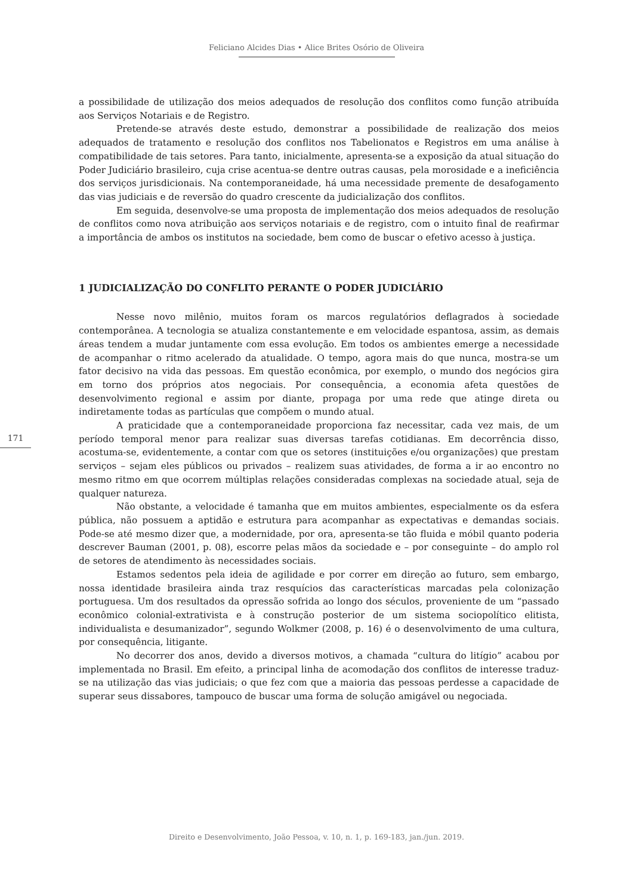Feliciano Alcides Dias • Alice Brites Osório de Oliveira
a possibilidade de utilização dos meios adequados de resolução dos conflitos como função atribuída aos Serviços Notariais e de Registro.
Pretende-se através deste estudo, demonstrar a possibilidade de realização dos meios adequados de tratamento e resolução dos conflitos nos Tabelionatos e Registros em uma análise à compatibilidade de tais setores. Para tanto, inicialmente, apresenta-se a exposição da atual situação do Poder Judiciário brasileiro, cuja crise acentua-se dentre outras causas, pela morosidade e a ineficiência dos serviços jurisdicionais. Na contemporaneidade, há uma necessidade premente de desafogamento das vias judiciais e de reversão do quadro crescente da judicialização dos conflitos.
Em seguida, desenvolve-se uma proposta de implementação dos meios adequados de resolução de conflitos como nova atribuição aos serviços notariais e de registro, com o intuito final de reafirmar a importância de ambos os institutos na sociedade, bem como de buscar o efetivo acesso à justiça.
1 JUDICIALIZAÇÃO DO CONFLITO PERANTE O PODER JUDICIÁRIO
Nesse novo milênio, muitos foram os marcos regulatórios deflagrados à sociedade contemporânea. A tecnologia se atualiza constantemente e em velocidade espantosa, assim, as demais áreas tendem a mudar juntamente com essa evolução. Em todos os ambientes emerge a necessidade de acompanhar o ritmo acelerado da atualidade. O tempo, agora mais do que nunca, mostra-se um fator decisivo na vida das pessoas. Em questão econômica, por exemplo, o mundo dos negócios gira em torno dos próprios atos negociais. Por consequência, a economia afeta questões de desenvolvimento regional e assim por diante, propaga por uma rede que atinge direta ou indiretamente todas as partículas que compõem o mundo atual.
A praticidade que a contemporaneidade proporciona faz necessitar, cada vez mais, de um período temporal menor para realizar suas diversas tarefas cotidianas. Em decorrência disso, acostuma-se, evidentemente, a contar com que os setores (instituições e/ou organizações) que prestam serviços – sejam eles públicos ou privados – realizem suas atividades, de forma a ir ao encontro no mesmo ritmo em que ocorrem múltiplas relações consideradas complexas na sociedade atual, seja de qualquer natureza.
Não obstante, a velocidade é tamanha que em muitos ambientes, especialmente os da esfera pública, não possuem a aptidão e estrutura para acompanhar as expectativas e demandas sociais. Pode-se até mesmo dizer que, a modernidade, por ora, apresenta-se tão fluida e móbil quanto poderia descrever Bauman (2001, p. 08), escorre pelas mãos da sociedade e – por conseguinte – do amplo rol de setores de atendimento às necessidades sociais.
Estamos sedentos pela ideia de agilidade e por correr em direção ao futuro, sem embargo, nossa identidade brasileira ainda traz resquícios das características marcadas pela colonização portuguesa. Um dos resultados da opressão sofrida ao longo dos séculos, proveniente de um “passado econômico colonial-extrativista e à construção posterior de um sistema sociopolítico elitista, individualista e desumanizador”, segundo Wolkmer (2008, p. 16) é o desenvolvimento de uma cultura, por consequência, litigante.
No decorrer dos anos, devido a diversos motivos, a chamada “cultura do litígio” acabou por implementada no Brasil. Em efeito, a principal linha de acomodação dos conflitos de interesse traduz-se na utilização das vias judiciais; o que fez com que a maioria das pessoas perdesse a capacidade de superar seus dissabores, tampouco de buscar uma forma de solução amigável ou negociada.
171
Direito e Desenvolvimento, João Pessoa, v. 10, n. 1, p. 169-183, jan./jun. 2019.